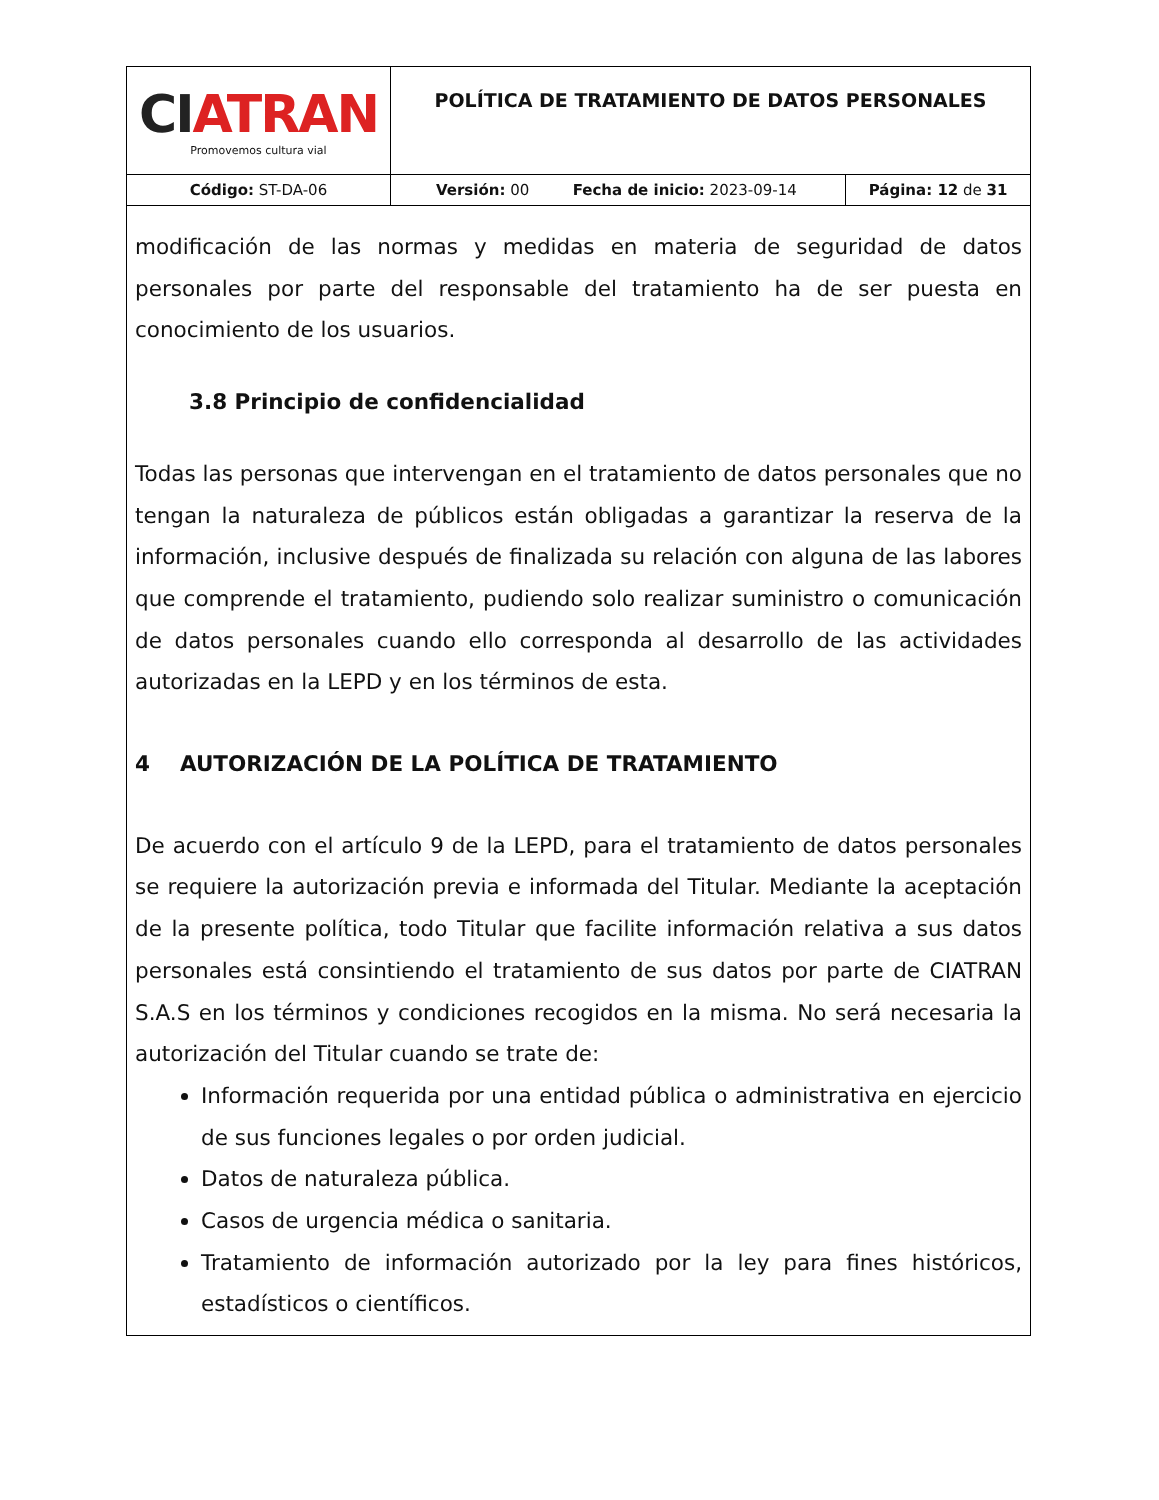| CI ATRAN Promovemos cultura vial | POLÍTICA DE TRATAMIENTO DE DATOS PERSONALES | | |
| Código: ST-DA-06 | Versión: 00 | Fecha de inicio: 2023-09-14 | Página: 12 de 31 |
modificación de las normas y medidas en materia de seguridad de datos personales por parte del responsable del tratamiento ha de ser puesta en conocimiento de los usuarios.
3.8 Principio de confidencialidad
Todas las personas que intervengan en el tratamiento de datos personales que no tengan la naturaleza de públicos están obligadas a garantizar la reserva de la información, inclusive después de finalizada su relación con alguna de las labores que comprende el tratamiento, pudiendo solo realizar suministro o comunicación de datos personales cuando ello corresponda al desarrollo de las actividades autorizadas en la LEPD y en los términos de esta.
4 AUTORIZACIÓN DE LA POLÍTICA DE TRATAMIENTO
De acuerdo con el artículo 9 de la LEPD, para el tratamiento de datos personales se requiere la autorización previa e informada del Titular. Mediante la aceptación de la presente política, todo Titular que facilite información relativa a sus datos personales está consintiendo el tratamiento de sus datos por parte de CIATRAN S.A.S en los términos y condiciones recogidos en la misma. No será necesaria la autorización del Titular cuando se trate de:
Información requerida por una entidad pública o administrativa en ejercicio de sus funciones legales o por orden judicial.
Datos de naturaleza pública.
Casos de urgencia médica o sanitaria.
Tratamiento de información autorizado por la ley para fines históricos, estadísticos o científicos.